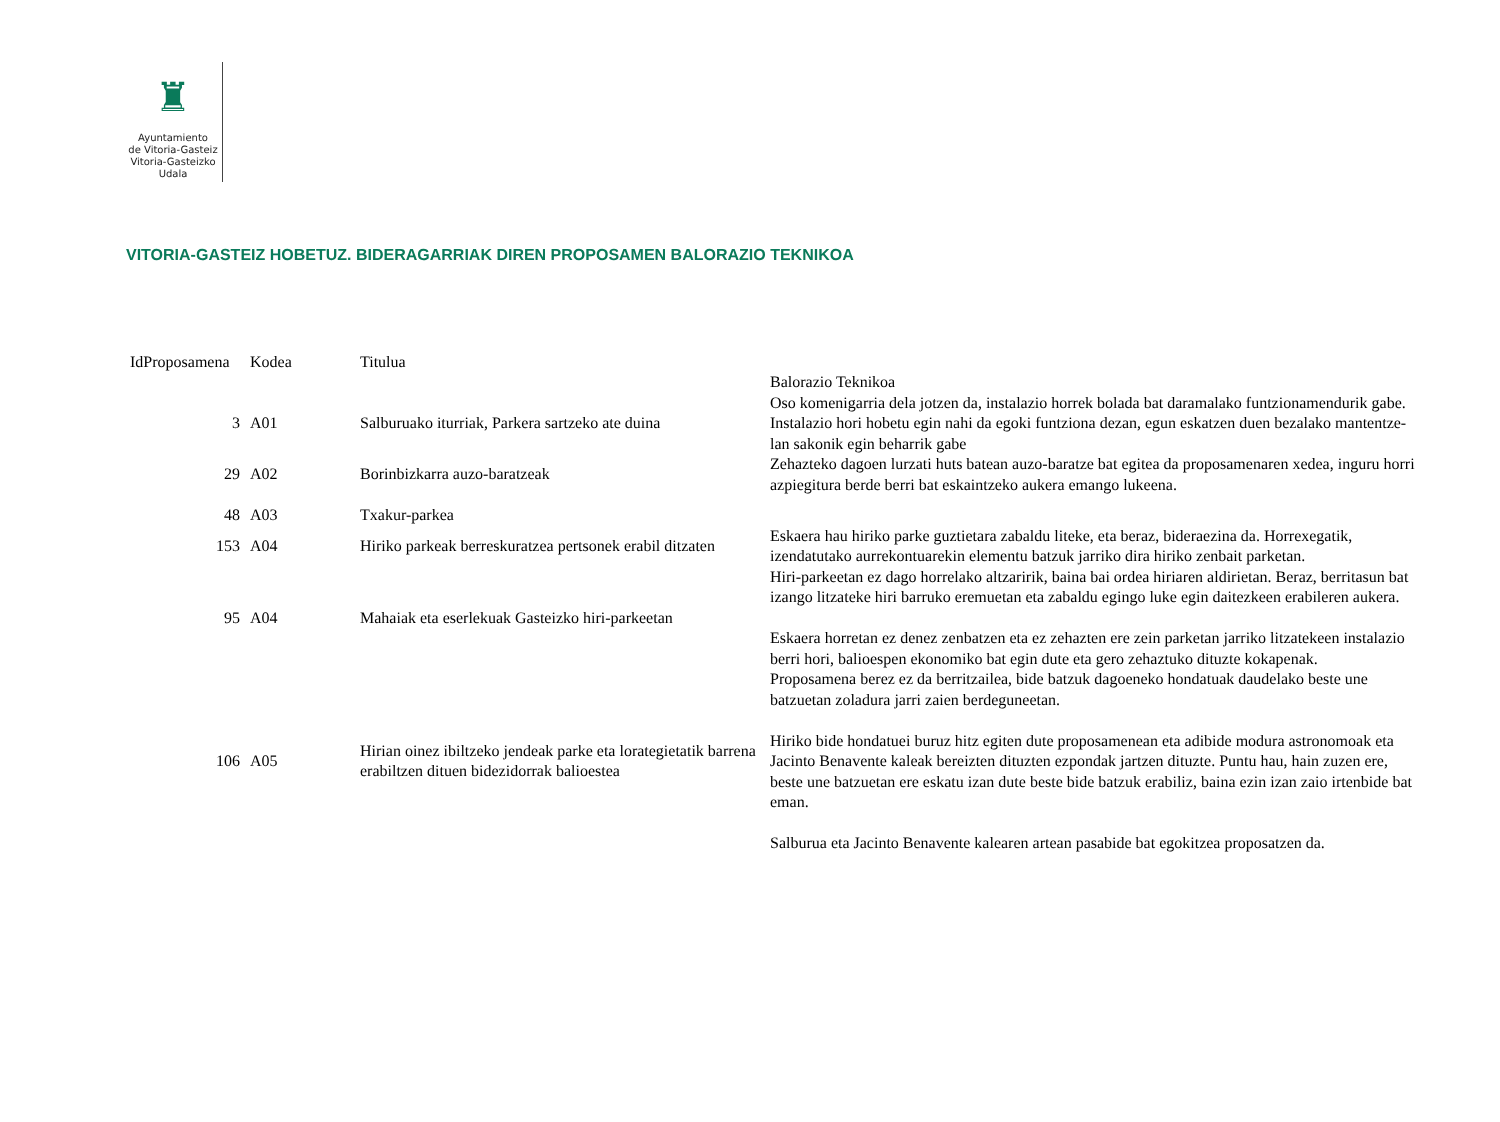♜
Ayuntamiento
de Vitoria-Gasteiz
Vitoria-Gasteizko
Udala
VITORIA-GASTEIZ HOBETUZ. BIDERAGARRIAK DIREN PROPOSAMEN BALORAZIO TEKNIKOA
| IdProposamena | Kodea | Titulua | Balorazio Teknikoa |
| --- | --- | --- | --- |
| 3 | A01 | Salburuako iturriak, Parkera sartzeko ate duina | Oso komenigarria dela jotzen da, instalazio horrek bolada bat daramalako funtzionamendurik gabe. Instalazio hori hobetu egin nahi da egoki funtziona dezan, egun eskatzen duen bezalako mantentze-lan sakonik egin beharrik gabe |
| 29 | A02 | Borinbizkarra auzo-baratzeak | Zehazteko dagoen lurzati huts batean auzo-baratze bat egitea da proposamenaren xedea, inguru horri azpiegitura berde berri bat eskaintzeko aukera emango lukeena. |
| 48 | A03 | Txakur-parkea | |
| 153 | A04 | Hiriko parkeak berreskuratzea pertsonek erabil ditzaten | Eskaera hau hiriko parke guztietara zabaldu liteke, eta beraz, bideraezina da. Horrexegatik, izendatutako aurrekontuarekin elementu batzuk jarriko dira hiriko zenbait parketan. |
| 95 | A04 | Mahaiak eta eserlekuak Gasteizko hiri-parkeetan | Hiri-parkeetan ez dago horrelako altzaririk, baina bai ordea hiriaren aldirietan. Beraz, berritasun bat izango litzateke hiri barruko eremuetan eta zabaldu egingo luke egin daitezkeen erabileren aukera. Eskaera horretan ez denez zenbatzen eta ez zehazten ere zein parketan jarriko litzatekeen instalazio berri hori, balioespen ekonomiko bat egin dute eta gero zehaztuko dituzte kokapenak. |
| 106 | A05 | Hirian oinez ibiltzeko jendeak parke eta lorategietatik barrena erabiltzen dituen bidezidorrak balioestea | Proposamena berez ez da berritzailea, bide batzuk dagoeneko hondatuak daudelako beste une batzuetan zoladura jarri zaien berdeguneetan. Hiriko bide hondatuei buruz hitz egiten dute proposamenean eta adibide modura astronomoak eta Jacinto Benavente kaleak bereizten dituzten ezpondak jartzen dituzte. Puntu hau, hain zuzen ere, beste une batzuetan ere eskatu izan dute beste bide batzuk erabiliz, baina ezin izan zaio irtenbide bat eman. Salburua eta Jacinto Benavente kalearen artean pasabide bat egokitzea proposatzen da. |